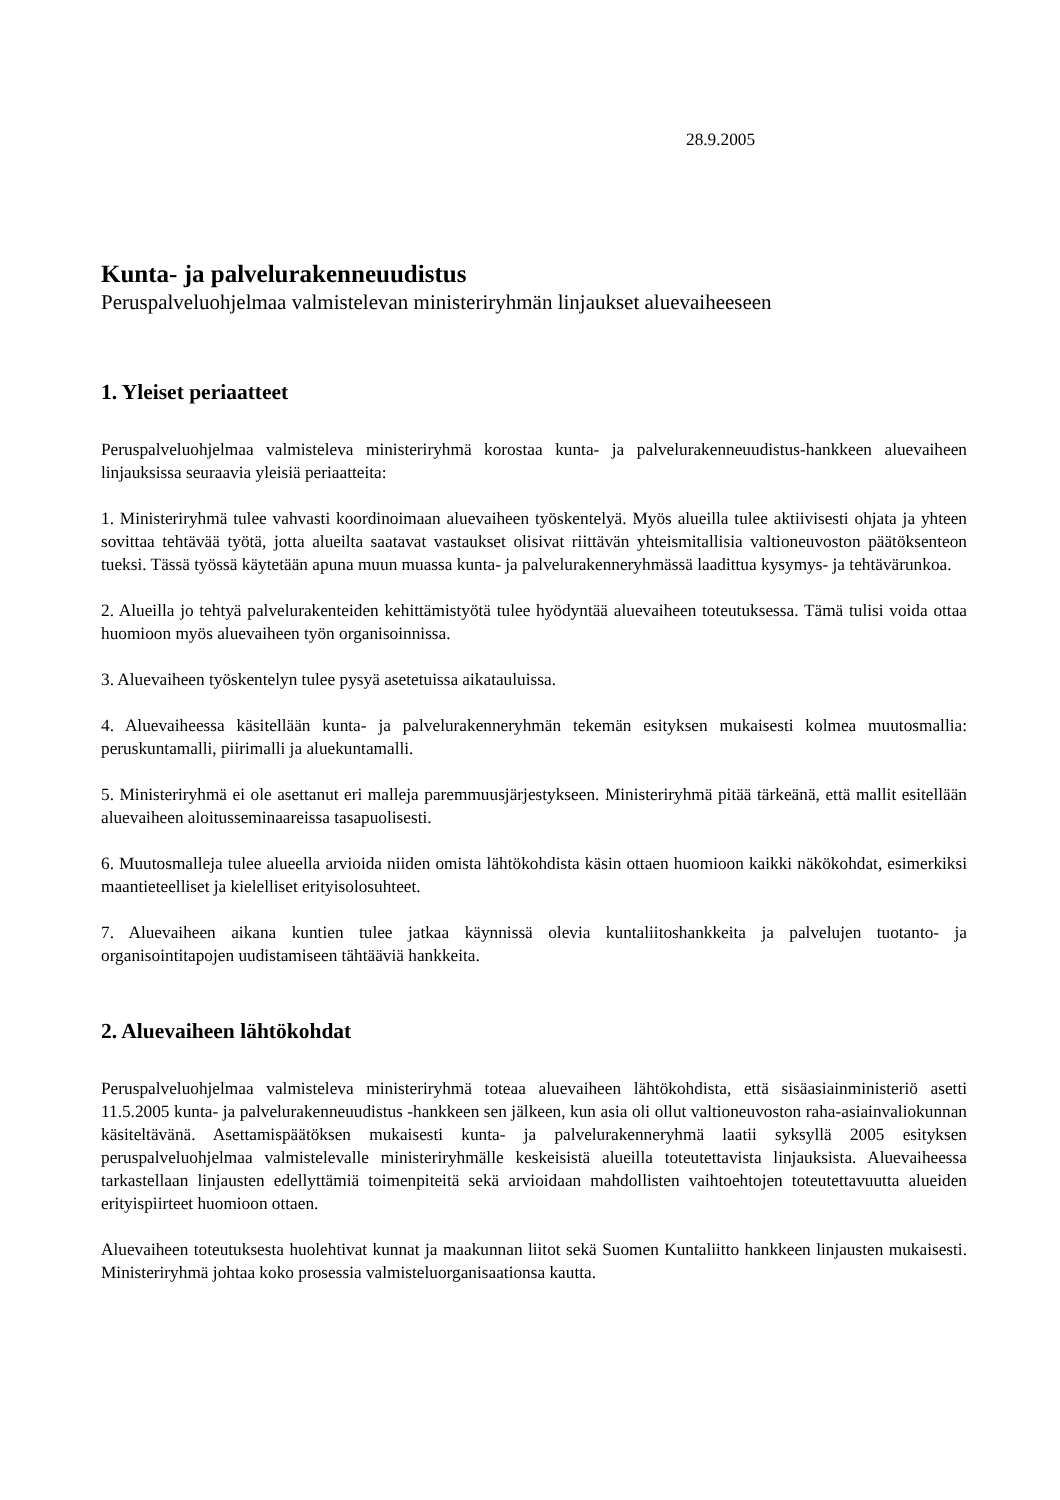28.9.2005
Kunta- ja palvelurakenneuudistus
Peruspalveluohjelmaa valmistelevan ministeriryhmän linjaukset aluevaiheeseen
1. Yleiset periaatteet
Peruspalveluohjelmaa valmisteleva ministeriryhmä korostaa kunta- ja palvelurakenneuudistus-hankkeen aluevaiheen linjauksissa seuraavia yleisiä periaatteita:
1. Ministeriryhmä tulee vahvasti koordinoimaan aluevaiheen työskentelyä. Myös alueilla tulee aktiivisesti ohjata ja yhteen sovittaa tehtävää työtä, jotta alueilta saatavat vastaukset olisivat riittävän yhteismitallisia valtioneuvoston päätöksenteon tueksi. Tässä työssä käytetään apuna muun muassa kunta- ja palvelurakenneryhmässä laadittua kysymys- ja tehtävärunkoa.
2. Alueilla jo tehtyä palvelurakenteiden kehittämistyötä tulee hyödyntää aluevaiheen toteutuksessa. Tämä tulisi voida ottaa huomioon myös aluevaiheen työn organisoinnissa.
3. Aluevaiheen työskentelyn tulee pysyä asetetuissa aikatauluissa.
4. Aluevaiheessa käsitellään kunta- ja palvelurakenneryhmän tekemän esityksen mukaisesti kolmea muutosmallia: peruskuntamalli, piirimalli ja aluekuntamalli.
5. Ministeriryhmä ei ole asettanut eri malleja paremmuusjärjestykseen. Ministeriryhmä pitää tärkeänä, että mallit esitellään aluevaiheen aloitusseminaareissa tasapuolisesti.
6. Muutosmalleja tulee alueella arvioida niiden omista lähtökohdista käsin ottaen huomioon kaikki näkökohdat, esimerkiksi maantieteelliset ja kielelliset erityisolosuhteet.
7. Aluevaiheen aikana kuntien tulee jatkaa käynnissä olevia kuntaliitoshankkeita ja palvelujen tuotanto- ja organisointitapojen uudistamiseen tähtääviä hankkeita.
2. Aluevaiheen lähtökohdat
Peruspalveluohjelmaa valmisteleva ministeriryhmä toteaa aluevaiheen lähtökohdista, että sisäasiainministeriö asetti 11.5.2005 kunta- ja palvelurakenneuudistus -hankkeen sen jälkeen, kun asia oli ollut valtioneuvoston raha-asiainvaliokunnan käsiteltävänä. Asettamispäätöksen mukaisesti kunta- ja palvelurakenneryhmä laatii syksyllä 2005 esityksen peruspalveluohjelmaa valmistelevalle ministeriryhmälle keskeisistä alueilla toteutettavista linjauksista. Aluevaiheessa tarkastellaan linjausten edellyttämiä toimenpiteitä sekä arvioidaan mahdollisten vaihtoehtojen toteutettavuutta alueiden erityispiirteet huomioon ottaen.
Aluevaiheen toteutuksesta huolehtivat kunnat ja maakunnan liitot sekä Suomen Kuntaliitto hankkeen linjausten mukaisesti. Ministeriryhmä johtaa koko prosessia valmisteluorganisaationsa kautta.